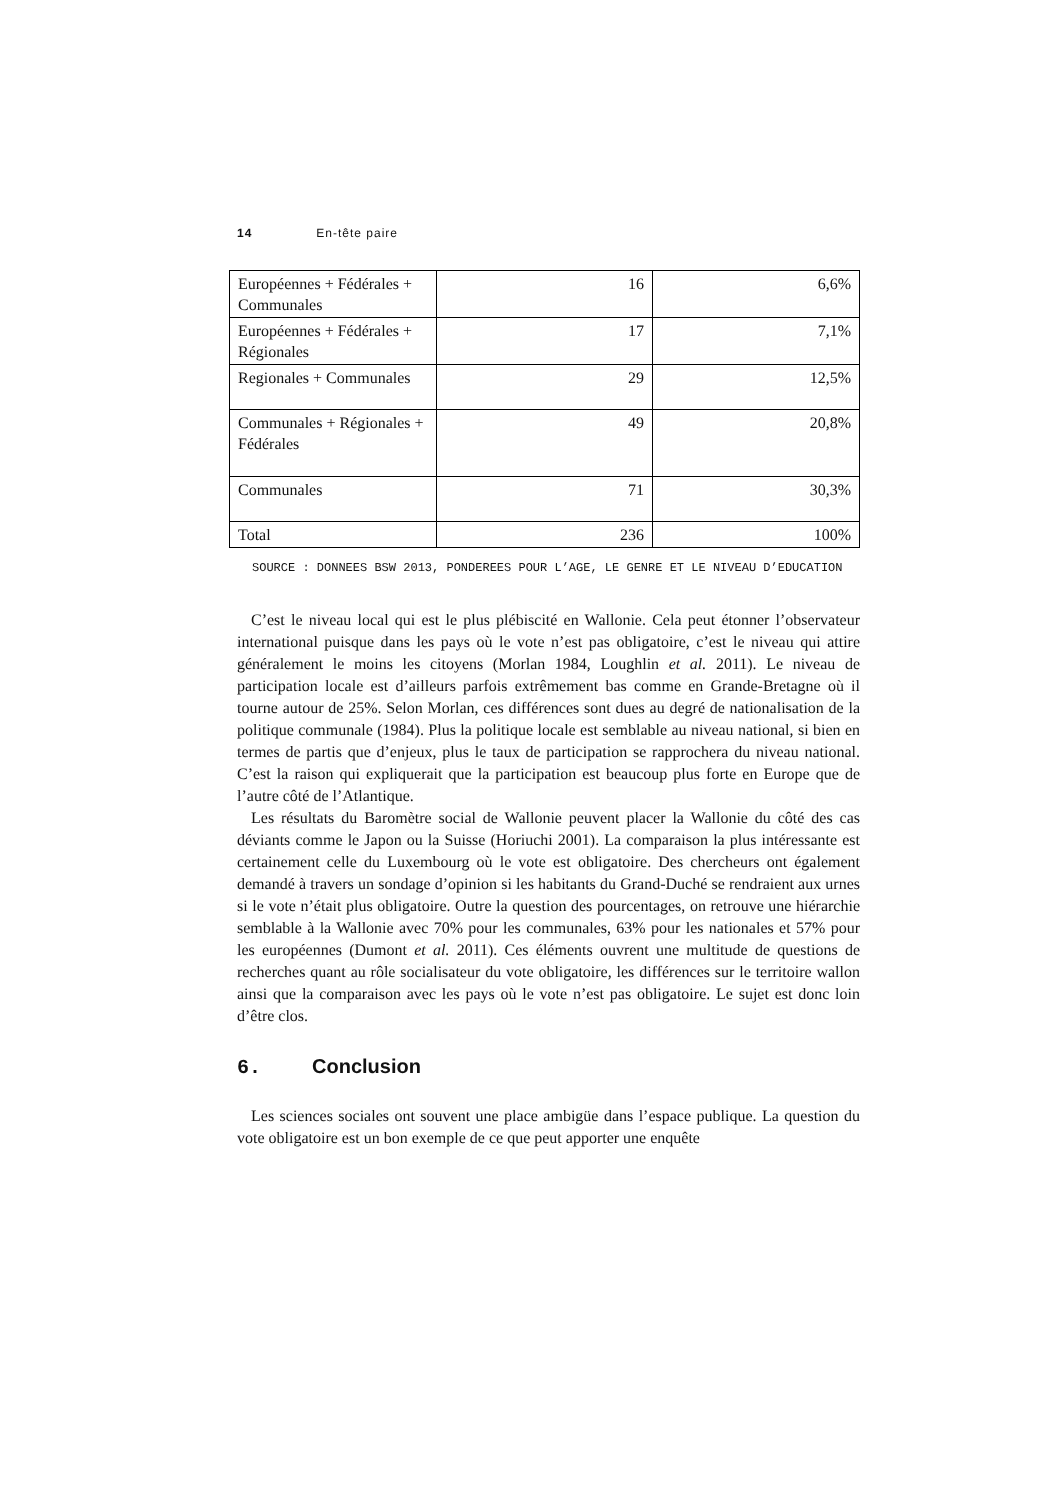14 En-tête paire
| Européennes + Fédérales + Communales | 16 | 6,6% |
| Européennes + Fédérales + Régionales | 17 | 7,1% |
| Regionales + Communales | 29 | 12,5% |
| Communales + Régionales + Fédérales | 49 | 20,8% |
| Communales | 71 | 30,3% |
| Total | 236 | 100% |
SOURCE : DONNEES BSW 2013, PONDEREES POUR L’AGE, LE GENRE ET LE NIVEAU D’EDUCATION
C’est le niveau local qui est le plus plébiscité en Wallonie. Cela peut étonner l’observateur international puisque dans les pays où le vote n’est pas obligatoire, c’est le niveau qui attire généralement le moins les citoyens (Morlan 1984, Loughlin et al. 2011). Le niveau de participation locale est d’ailleurs parfois extrêmement bas comme en Grande-Bretagne où il tourne autour de 25%. Selon Morlan, ces différences sont dues au degré de nationalisation de la politique communale (1984). Plus la politique locale est semblable au niveau national, si bien en termes de partis que d’enjeux, plus le taux de participation se rapprochera du niveau national. C’est la raison qui expliquerait que la participation est beaucoup plus forte en Europe que de l’autre côté de l’Atlantique.
Les résultats du Baromètre social de Wallonie peuvent placer la Wallonie du côté des cas déviants comme le Japon ou la Suisse (Horiuchi 2001). La comparaison la plus intéressante est certainement celle du Luxembourg où le vote est obligatoire. Des chercheurs ont également demandé à travers un sondage d’opinion si les habitants du Grand-Duché se rendraient aux urnes si le vote n’était plus obligatoire. Outre la question des pourcentages, on retrouve une hiérarchie semblable à la Wallonie avec 70% pour les communales, 63% pour les nationales et 57% pour les européennes (Dumont et al. 2011). Ces éléments ouvrent une multitude de questions de recherches quant au rôle socialisateur du vote obligatoire, les différences sur le territoire wallon ainsi que la comparaison avec les pays où le vote n’est pas obligatoire. Le sujet est donc loin d’être clos.
6. Conclusion
Les sciences sociales ont souvent une place ambigüe dans l’espace publique. La question du vote obligatoire est un bon exemple de ce que peut apporter une enquête